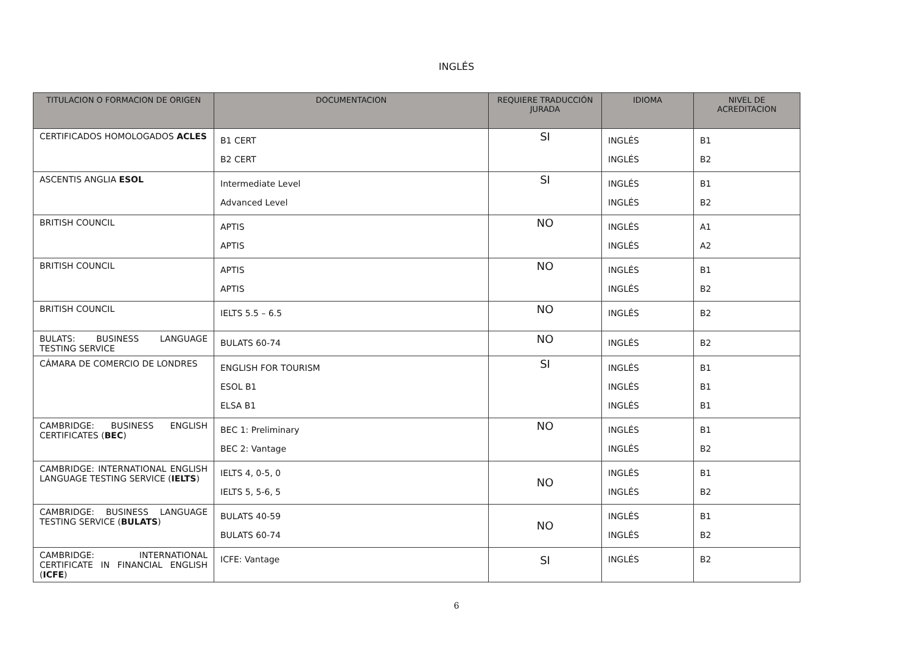INGLÉS
| TITULACION O FORMACION DE ORIGEN | DOCUMENTACION | REQUIERE TRADUCCIÓN JURADA | IDIOMA | NIVEL DE ACREDITACION |
| --- | --- | --- | --- | --- |
| CERTIFICADOS HOMOLOGADOS ACLES | B1 CERT B2 CERT | SI | INGLÉS INGLÉS | B1 B2 |
| ASCENTIS ANGLIA ESOL | Intermediate Level Advanced Level | SI | INGLÉS INGLÉS | B1 B2 |
| BRITISH COUNCIL | APTIS APTIS | NO | INGLÉS INGLÉS | A1 A2 |
| BRITISH COUNCIL | APTIS APTIS | NO | INGLÉS INGLÉS | B1 B2 |
| BRITISH COUNCIL | IELTS 5.5 – 6.5 | NO | INGLÉS | B2 |
| BULATS: BUSINESS LANGUAGE TESTING SERVICE | BULATS 60-74 | NO | INGLÉS | B2 |
| CÁMARA DE COMERCIO DE LONDRES | ENGLISH FOR TOURISM ESOL B1 ELSA B1 | SI | INGLÉS INGLÉS INGLÉS | B1 B1 B1 |
| CAMBRIDGE: BUSINESS ENGLISH CERTIFICATES ( BEC ) | BEC 1: Preliminary BEC 2: Vantage | NO | INGLÉS INGLÉS | B1 B2 |
| CAMBRIDGE: INTERNATIONAL ENGLISH LANGUAGE TESTING SERVICE ( IELTS ) | IELTS 4, 0-5, 0 IELTS 5, 5-6, 5 | NO | INGLÉS INGLÉS | B1 B2 |
| CAMBRIDGE: BUSINESS LANGUAGE TESTING SERVICE ( BULATS ) | BULATS 40-59 BULATS 60-74 | NO | INGLÉS INGLÉS | B1 B2 |
| CAMBRIDGE: INTERNATIONAL CERTIFICATE IN FINANCIAL ENGLISH ( ICFE ) | ICFE: Vantage | SI | INGLÉS | B2 |
6